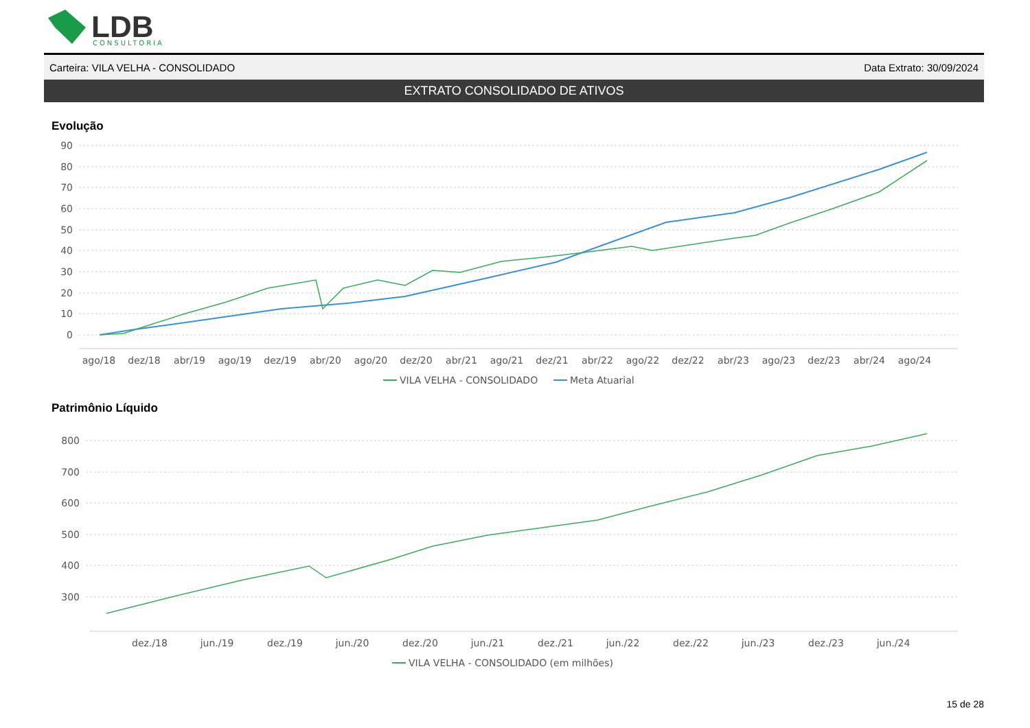LDB
CONSULTORIA
Carteira: VILA VELHA - CONSOLIDADO Data Extrato: 30/09/2024
EXTRATO CONSOLIDADO DE ATIVOS
Evolução
90
80
70
60
50
40
30
20
10
0
ago/18
dez/18
abr/19
ago/19
dez/19
abr/20
ago/20
dez/20
abr/21
ago/21
dez/21
abr/22
ago/22
dez/22
abr/23
ago/23
dez/23
abr/24
ago/24
VILA VELHA - CONSOLIDADO
Meta Atuarial
Patrimônio Líquido
800
700
600
500
400
300
dez./18
jun./19
dez./19
jun./20
dez./20
jun./21
dez./21
jun./22
dez./22
jun./23
dez./23
jun./24
VILA VELHA - CONSOLIDADO (em milhões)
15 de 28